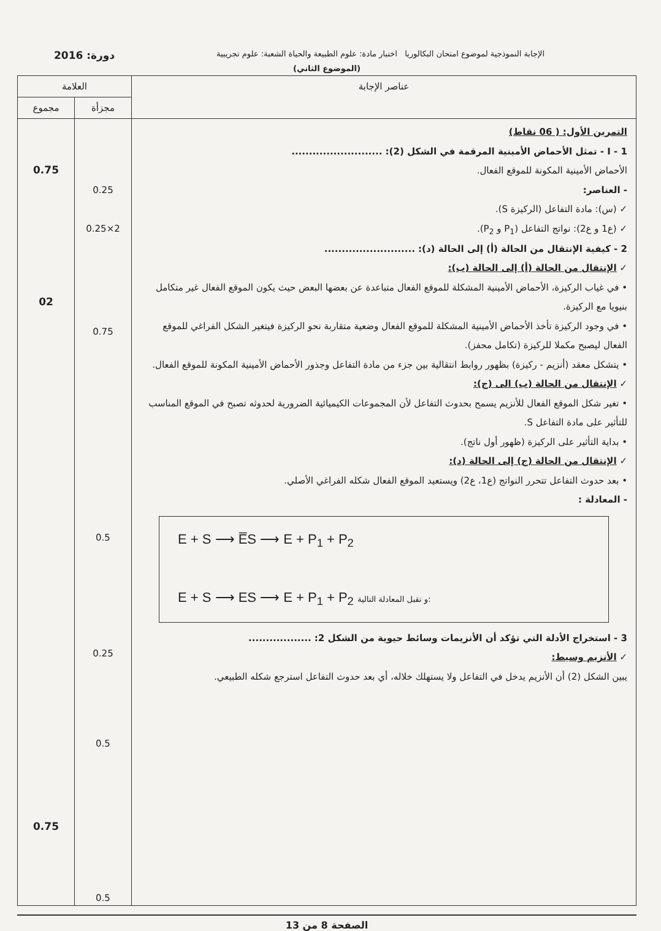الإجابة النموذجية لموضوع امتحان البكالوريا اختبار مادة: علوم الطبيعة والحياة الشعبة: علوم تجريبية دورة: 2016
(الموضوع الثاني)
| عناصر الإجابة | العلامة | |
| --- | --- | --- |
| | مجزأة | مجموع |
| التمرين الأول: ( 06 نقاط) I - 1 - تمثل الأحماض الأمينية المرقمة في الشكل (2): .......................... الأحماض الأمينية المكونة للموقع الفعال. - العناصر: ✓ (س): مادة التفاعل (الركيزة S). ✓ (ع1 و ع2): نواتج التفاعل (P<sub>1</sub> و P<sub>2</sub>). 2 - كيفية الإنتقال من الحالة (أ) إلى الحالة (د): .......................... ✓ الإنتقال من الحالة (أ) إلى الحالة (ب): • في غياب الركيزة، الأحماض الأمينية المشكلة للموقع الفعال متباعدة عن بعضها البعض حيث يكون الموقع الفعال غير متكامل بنيويا مع الركيزة. • في وجود الركيزة تأخذ الأحماض الأمينية المشكلة للموقع الفعال وضعية متقاربة نحو الركيزة فيتغير الشكل الفراغي للموقع الفعال ليصبح مكملا للركيزة (تكامل محفز). • يتشكل معقد (أنزيم - ركيزة) بظهور روابط انتقالية بين جزء من مادة التفاعل وجذور الأحماض الأمينية المكونة للموقع الفعال. ✓ الإنتقال من الحالة (ب) الى (ج): • تغير شكل الموقع الفعال للأنزيم يسمح بحدوث التفاعل لأن المجموعات الكيميائية الضرورية لحدوثه تصبح في الموقع المناسب للتأثير على مادة التفاعل S. • بداية التأثير على الركيزة (ظهور أول ناتج). ✓ الإنتقال من الحالة (ج) إلى الحالة (د): • بعد حدوث التفاعل تتحرر النواتج (ع1، ع2) ويستعيد الموقع الفعال شكله الفراغي الأصلي. - المعادلة : E + S ⟶ E̅S ⟶ E + P<sub>1</sub> + P<sub>2</sub> E + S ⟶ ES ⟶ E + P<sub>1</sub> + P<sub>2</sub> و تقبل المعادلة التالية: 3 - استخراج الأدلة التي تؤكد أن الأنزيمات وسائط حيوية من الشكل 2: .................. ✓ الأنزيم وسيط: يبين الشكل (2) أن الأنزيم يدخل في التفاعل ولا يستهلك خلاله، أي بعد حدوث التفاعل استرجع شكله الطبيعي. | 0.25 2×0.25 0.75 0.5 0.25 0.5 0.5 | 0.75 02 0.75 |
الصفحة 8 من 13